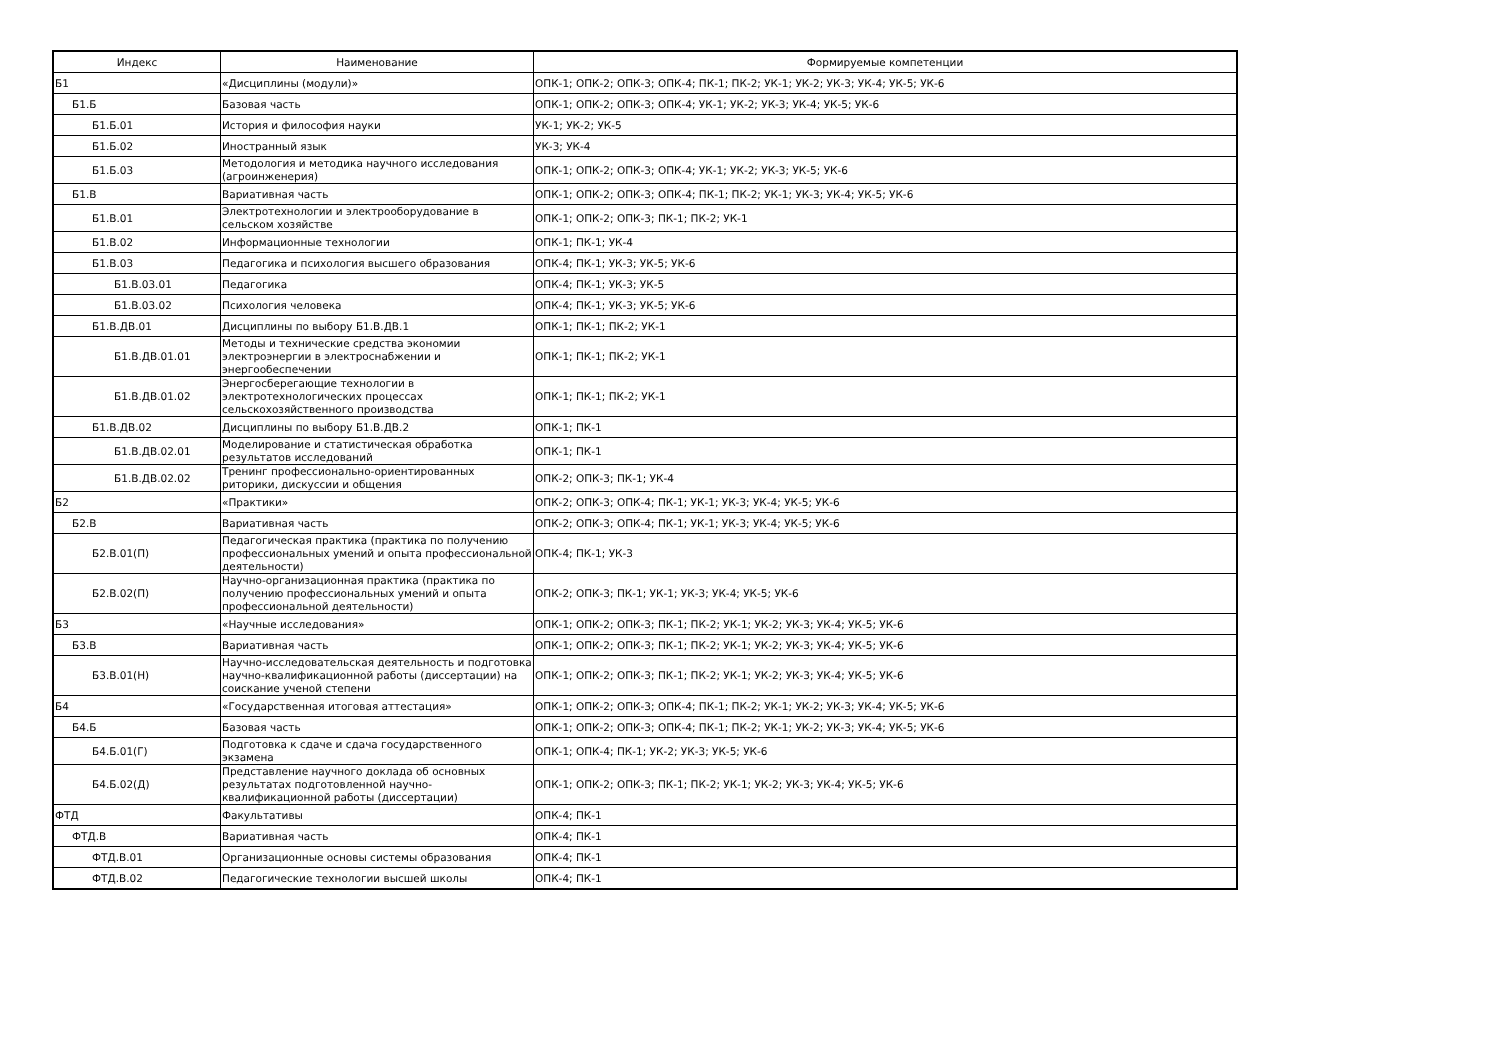| Индекс | Наименование | Формируемые компетенции |
| --- | --- | --- |
| Б1 | «Дисциплины (модули)» | ОПК-1; ОПК-2; ОПК-3; ОПК-4; ПК-1; ПК-2; УК-1; УК-2; УК-3; УК-4; УК-5; УК-6 |
| Б1.Б | Базовая часть | ОПК-1; ОПК-2; ОПК-3; ОПК-4; УК-1; УК-2; УК-3; УК-4; УК-5; УК-6 |
| Б1.Б.01 | История и философия науки | УК-1; УК-2; УК-5 |
| Б1.Б.02 | Иностранный язык | УК-3; УК-4 |
| Б1.Б.03 | Методология и методика научного исследования (агроинженерия) | ОПК-1; ОПК-2; ОПК-3; ОПК-4; УК-1; УК-2; УК-3; УК-5; УК-6 |
| Б1.В | Вариативная часть | ОПК-1; ОПК-2; ОПК-3; ОПК-4; ПК-1; ПК-2; УК-1; УК-3; УК-4; УК-5; УК-6 |
| Б1.В.01 | Электротехнологии и электрооборудование в сельском хозяйстве | ОПК-1; ОПК-2; ОПК-3; ПК-1; ПК-2; УК-1 |
| Б1.В.02 | Информационные технологии | ОПК-1; ПК-1; УК-4 |
| Б1.В.03 | Педагогика и психология высшего образования | ОПК-4; ПК-1; УК-3; УК-5; УК-6 |
| Б1.В.03.01 | Педагогика | ОПК-4; ПК-1; УК-3; УК-5 |
| Б1.В.03.02 | Психология человека | ОПК-4; ПК-1; УК-3; УК-5; УК-6 |
| Б1.В.ДВ.01 | Дисциплины по выбору Б1.В.ДВ.1 | ОПК-1; ПК-1; ПК-2; УК-1 |
| Б1.В.ДВ.01.01 | Методы и технические средства экономии электроэнергии в электроснабжении и энергообеспечении | ОПК-1; ПК-1; ПК-2; УК-1 |
| Б1.В.ДВ.01.02 | Энергосберегающие технологии в электротехнологических процессах сельскохозяйственного производства | ОПК-1; ПК-1; ПК-2; УК-1 |
| Б1.В.ДВ.02 | Дисциплины по выбору Б1.В.ДВ.2 | ОПК-1; ПК-1 |
| Б1.В.ДВ.02.01 | Моделирование и статистическая обработка результатов исследований | ОПК-1; ПК-1 |
| Б1.В.ДВ.02.02 | Тренинг профессионально-ориентированных риторики, дискуссии и общения | ОПК-2; ОПК-3; ПК-1; УК-4 |
| Б2 | «Практики» | ОПК-2; ОПК-3; ОПК-4; ПК-1; УК-1; УК-3; УК-4; УК-5; УК-6 |
| Б2.В | Вариативная часть | ОПК-2; ОПК-3; ОПК-4; ПК-1; УК-1; УК-3; УК-4; УК-5; УК-6 |
| Б2.В.01(П) | Педагогическая практика (практика по получению профессиональных умений и опыта профессиональной деятельности) | ОПК-4; ПК-1; УК-3 |
| Б2.В.02(П) | Научно-организационная практика (практика по получению профессиональных умений и опыта профессиональной деятельности) | ОПК-2; ОПК-3; ПК-1; УК-1; УК-3; УК-4; УК-5; УК-6 |
| Б3 | «Научные исследования» | ОПК-1; ОПК-2; ОПК-3; ПК-1; ПК-2; УК-1; УК-2; УК-3; УК-4; УК-5; УК-6 |
| Б3.В | Вариативная часть | ОПК-1; ОПК-2; ОПК-3; ПК-1; ПК-2; УК-1; УК-2; УК-3; УК-4; УК-5; УК-6 |
| Б3.В.01(Н) | Научно-исследовательская деятельность и подготовка научно-квалификационной работы (диссертации) на соискание ученой степени | ОПК-1; ОПК-2; ОПК-3; ПК-1; ПК-2; УК-1; УК-2; УК-3; УК-4; УК-5; УК-6 |
| Б4 | «Государственная итоговая аттестация» | ОПК-1; ОПК-2; ОПК-3; ОПК-4; ПК-1; ПК-2; УК-1; УК-2; УК-3; УК-4; УК-5; УК-6 |
| Б4.Б | Базовая часть | ОПК-1; ОПК-2; ОПК-3; ОПК-4; ПК-1; ПК-2; УК-1; УК-2; УК-3; УК-4; УК-5; УК-6 |
| Б4.Б.01(Г) | Подготовка к сдаче и сдача государственного экзамена | ОПК-1; ОПК-4; ПК-1; УК-2; УК-3; УК-5; УК-6 |
| Б4.Б.02(Д) | Представление научного доклада об основных результатах подготовленной научно-квалификационной работы (диссертации) | ОПК-1; ОПК-2; ОПК-3; ПК-1; ПК-2; УК-1; УК-2; УК-3; УК-4; УК-5; УК-6 |
| ФТД | Факультативы | ОПК-4; ПК-1 |
| ФТД.В | Вариативная часть | ОПК-4; ПК-1 |
| ФТД.В.01 | Организационные основы системы образования | ОПК-4; ПК-1 |
| ФТД.В.02 | Педагогические технологии высшей школы | ОПК-4; ПК-1 |